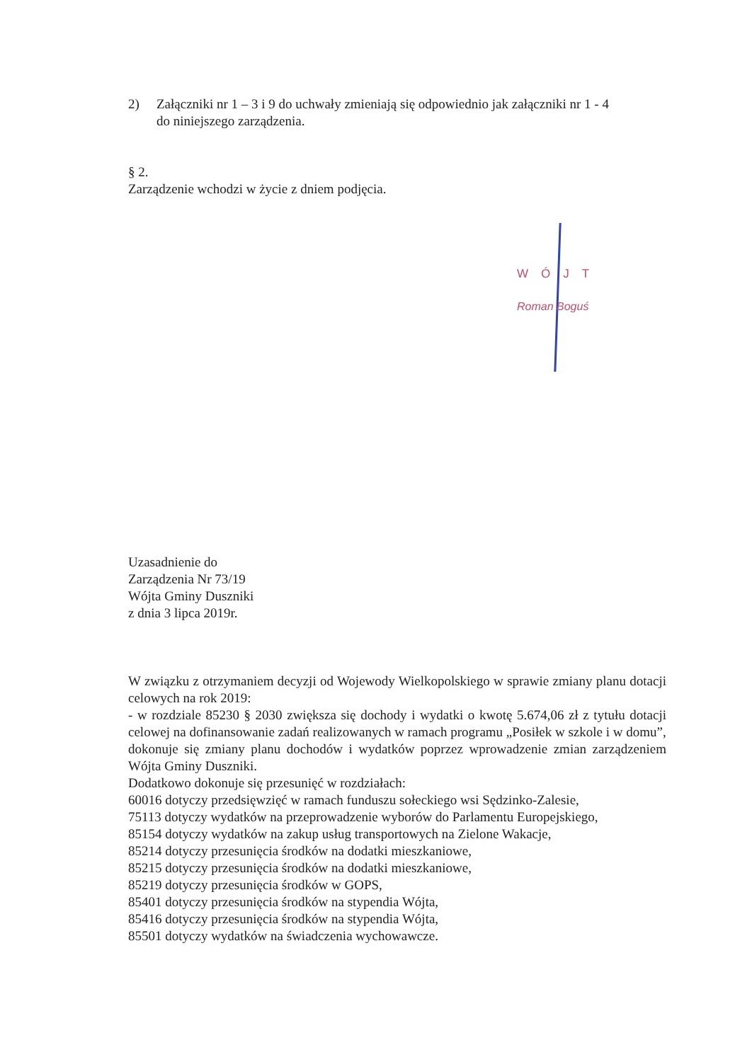2) Załączniki nr 1 – 3 i 9 do uchwały zmieniają się odpowiednio jak załączniki nr 1 - 4
do niniejszego zarządzenia.
§ 2.
Zarządzenie wchodzi w życie z dniem podjęcia.
WÓJT
Roman Boguś
Uzasadnienie do
Zarządzenia Nr 73/19
Wójta Gminy Duszniki
z dnia 3 lipca 2019r.
W związku z otrzymaniem decyzji od Wojewody Wielkopolskiego w sprawie zmiany planu dotacji celowych na rok 2019:
- w rozdziale 85230 § 2030 zwiększa się dochody i wydatki o kwotę 5.674,06 zł z tytułu dotacji celowej na dofinansowanie zadań realizowanych w ramach programu „Posiłek w szkole i w domu”,
dokonuje się zmiany planu dochodów i wydatków poprzez wprowadzenie zmian zarządzeniem Wójta Gminy Duszniki.
Dodatkowo dokonuje się przesunięć w rozdziałach:
60016 dotyczy przedsięwzięć w ramach funduszu sołeckiego wsi Sędzinko-Zalesie,
75113 dotyczy wydatków na przeprowadzenie wyborów do Parlamentu Europejskiego,
85154 dotyczy wydatków na zakup usług transportowych na Zielone Wakacje,
85214 dotyczy przesunięcia środków na dodatki mieszkaniowe,
85215 dotyczy przesunięcia środków na dodatki mieszkaniowe,
85219 dotyczy przesunięcia środków w GOPS,
85401 dotyczy przesunięcia środków na stypendia Wójta,
85416 dotyczy przesunięcia środków na stypendia Wójta,
85501 dotyczy wydatków na świadczenia wychowawcze.